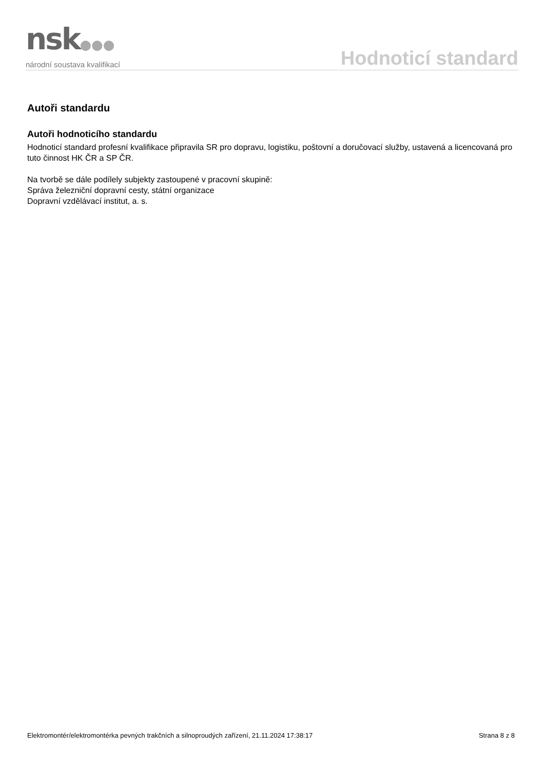nsk●●●
národní soustava kvalifikací
Hodnoticí standard
Autoři standardu
Autoři hodnoticího standardu
Hodnoticí standard profesní kvalifikace připravila SR pro dopravu, logistiku, poštovní a doručovací služby, ustavená a licencovaná pro tuto činnost HK ČR a SP ČR.
Na tvorbě se dále podílely subjekty zastoupené v pracovní skupině:
Správa železniční dopravní cesty, státní organizace
Dopravní vzdělávací institut, a. s.
Elektromontér/elektromontérka pevných trakčních a silnoproudých zařízení, 21.11.2024 17:38:17 Strana 8 z 8